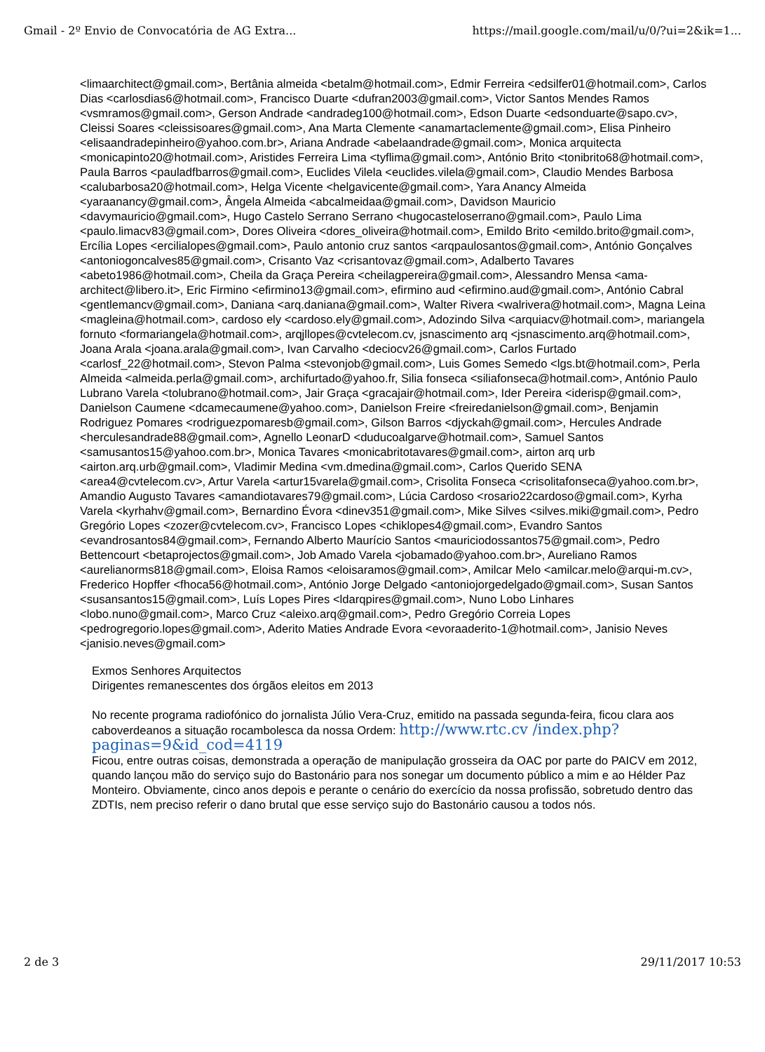Gmail - 2º Envio de Convocatória de AG Extra... https://mail.google.com/mail/u/0/?ui=2&ik=1...
<limaarchitect@gmail.com>, Bertânia almeida <betalm@hotmail.com>, Edmir Ferreira <edsilfer01@hotmail.com>, Carlos Dias <carlosdias6@hotmail.com>, Francisco Duarte <dufran2003@gmail.com>, Victor Santos Mendes Ramos <vsmramos@gmail.com>, Gerson Andrade <andradeg100@hotmail.com>, Edson Duarte <edsonduarte@sapo.cv>, Cleissi Soares <cleissisoares@gmail.com>, Ana Marta Clemente <anamartaclemente@gmail.com>, Elisa Pinheiro <elisaandradepinheiro@yahoo.com.br>, Ariana Andrade <abelaandrade@gmail.com>, Monica arquitecta <monicapinto20@hotmail.com>, Aristides Ferreira Lima <tyflima@gmail.com>, António Brito <tonibrito68@hotmail.com>, Paula Barros <pauladfbarros@gmail.com>, Euclides Vilela <euclides.vilela@gmail.com>, Claudio Mendes Barbosa <calubarbosa20@hotmail.com>, Helga Vicente <helgavicente@gmail.com>, Yara Anancy Almeida <yaraanancy@gmail.com>, Ângela Almeida <abcalmeidaa@gmail.com>, Davidson Mauricio <davymauricio@gmail.com>, Hugo Castelo Serrano Serrano <hugocasteloserrano@gmail.com>, Paulo Lima <paulo.limacv83@gmail.com>, Dores Oliveira <dores_oliveira@hotmail.com>, Emildo Brito <emildo.brito@gmail.com>, Ercília Lopes <ercilialopes@gmail.com>, Paulo antonio cruz santos <arqpaulosantos@gmail.com>, António Gonçalves <antoniogoncalves85@gmail.com>, Crisanto Vaz <crisantovaz@gmail.com>, Adalberto Tavares <abeto1986@hotmail.com>, Cheila da Graça Pereira <cheilagpereira@gmail.com>, Alessandro Mensa <ama-architect@libero.it>, Eric Firmino <efirmino13@gmail.com>, efirmino aud <efirmino.aud@gmail.com>, António Cabral <gentlemancv@gmail.com>, Daniana <arq.daniana@gmail.com>, Walter Rivera <walrivera@hotmail.com>, Magna Leina <magleina@hotmail.com>, cardoso ely <cardoso.ely@gmail.com>, Adozindo Silva <arquiacv@hotmail.com>, mariangela fornuto <formariangela@hotmail.com>, arqjllopes@cvtelecom.cv, jsnascimento arq <jsnascimento.arq@hotmail.com>, Joana Arala <joana.arala@gmail.com>, Ivan Carvalho <deciocv26@gmail.com>, Carlos Furtado <carlosf_22@hotmail.com>, Stevon Palma <stevonjob@gmail.com>, Luis Gomes Semedo <lgs.bt@hotmail.com>, Perla Almeida <almeida.perla@gmail.com>, archifurtado@yahoo.fr, Silia fonseca <siliafonseca@hotmail.com>, António Paulo Lubrano Varela <tolubrano@hotmail.com>, Jair Graça <gracajair@hotmail.com>, Ider Pereira <iderisp@gmail.com>, Danielson Caumene <dcamecaumene@yahoo.com>, Danielson Freire <freiredanielson@gmail.com>, Benjamin Rodriguez Pomares <rodriguezpomaresb@gmail.com>, Gilson Barros <djyckah@gmail.com>, Hercules Andrade <herculesandrade88@gmail.com>, Agnello LeonarD <duducoalgarve@hotmail.com>, Samuel Santos <samusantos15@yahoo.com.br>, Monica Tavares <monicabritotavares@gmail.com>, airton arq urb <airton.arq.urb@gmail.com>, Vladimir Medina <vm.dmedina@gmail.com>, Carlos Querido SENA <area4@cvtelecom.cv>, Artur Varela <artur15varela@gmail.com>, Crisolita Fonseca <crisolitafonseca@yahoo.com.br>, Amandio Augusto Tavares <amandiotavares79@gmail.com>, Lúcia Cardoso <rosario22cardoso@gmail.com>, Kyrha Varela <kyrhahv@gmail.com>, Bernardino Évora <dinev351@gmail.com>, Mike Silves <silves.miki@gmail.com>, Pedro Gregório Lopes <zozer@cvtelecom.cv>, Francisco Lopes <chiklopes4@gmail.com>, Evandro Santos <evandrosantos84@gmail.com>, Fernando Alberto Maurício Santos <mauriciodossantos75@gmail.com>, Pedro Bettencourt <betaprojectos@gmail.com>, Job Amado Varela <jobamado@yahoo.com.br>, Aureliano Ramos <aurelianorms818@gmail.com>, Eloisa Ramos <eloisaramos@gmail.com>, Amilcar Melo <amilcar.melo@arqui-m.cv>, Frederico Hopffer <fhoca56@hotmail.com>, António Jorge Delgado <antoniojorgedelgado@gmail.com>, Susan Santos <susansantos15@gmail.com>, Luís Lopes Pires <ldarqpires@gmail.com>, Nuno Lobo Linhares <lobo.nuno@gmail.com>, Marco Cruz <aleixo.arq@gmail.com>, Pedro Gregório Correia Lopes <pedrogregorio.lopes@gmail.com>, Aderito Maties Andrade Evora <evoraaderito-1@hotmail.com>, Janisio Neves <janisio.neves@gmail.com>
Exmos Senhores Arquitectos
Dirigentes remanescentes dos órgãos eleitos em 2013
No recente programa radiofónico do jornalista Júlio Vera-Cruz, emitido na passada segunda-feira, ficou clara aos caboverdeanos a situação rocambolesca da nossa Ordem: http://www.rtc.cv /index.php?paginas=9&id_cod=4119
Ficou, entre outras coisas, demonstrada a operação de manipulação grosseira da OAC por parte do PAICV em 2012, quando lançou mão do serviço sujo do Bastonário para nos sonegar um documento público a mim e ao Hélder Paz Monteiro. Obviamente, cinco anos depois e perante o cenário do exercício da nossa profissão, sobretudo dentro das ZDTIs, nem preciso referir o dano brutal que esse serviço sujo do Bastonário causou a todos nós.
2 de 3 29/11/2017 10:53